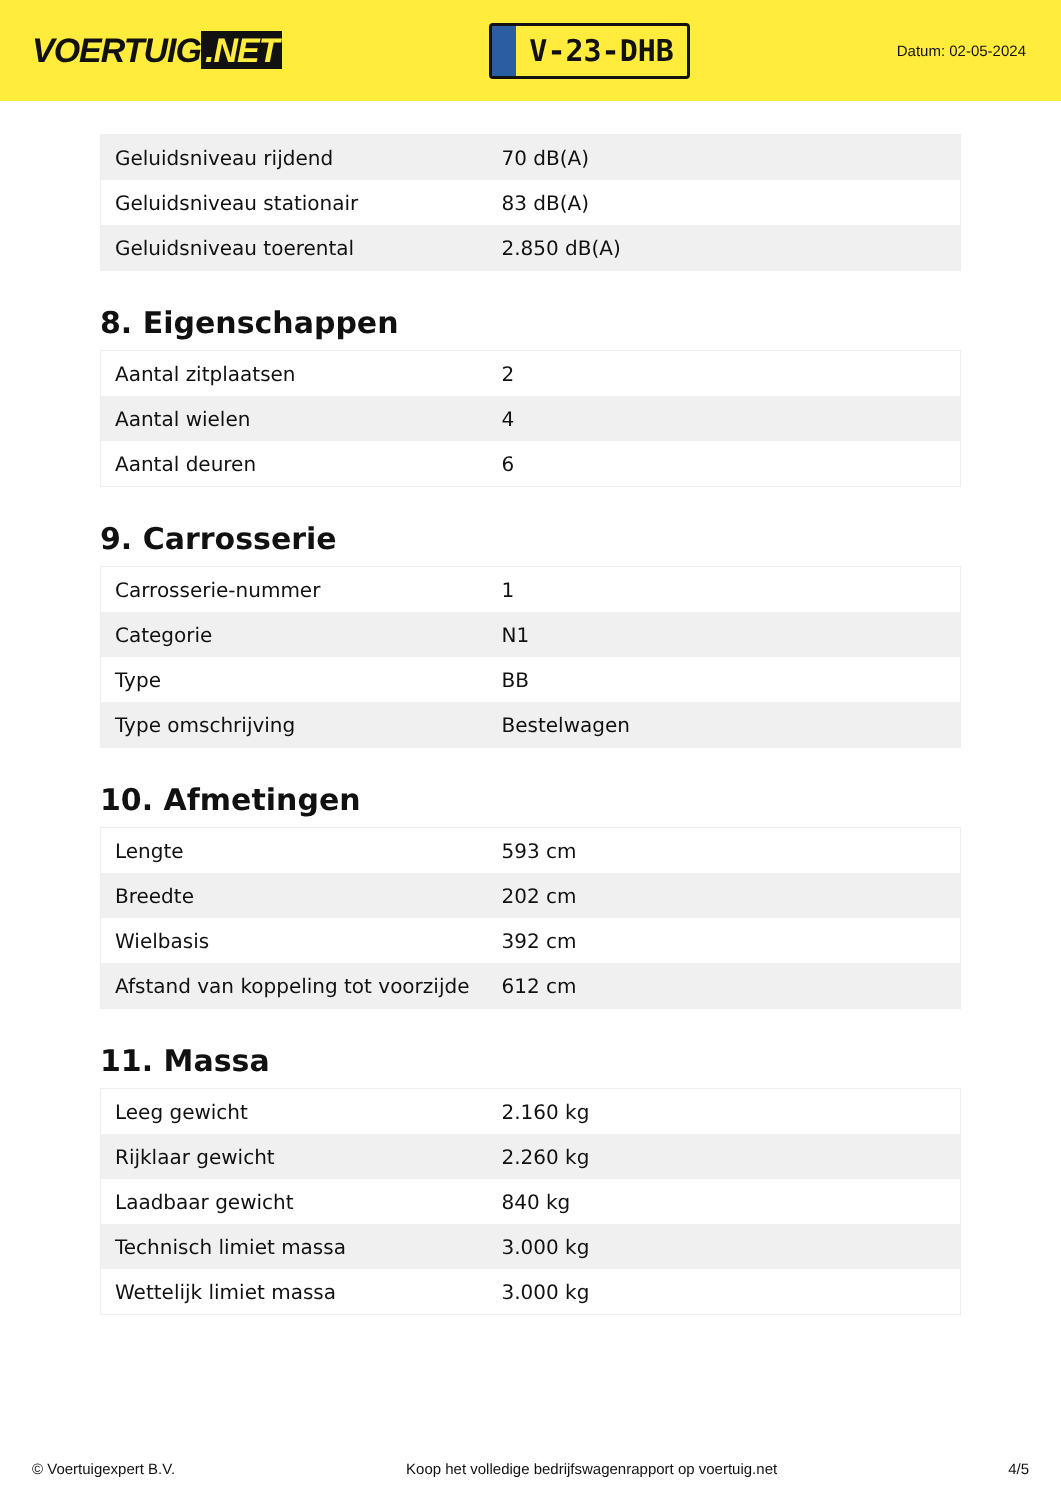VOERTUIG.NET
V-23-DHB
Datum: 02-05-2024
| Geluidsniveau rijdend | 70 dB(A) |
| Geluidsniveau stationair | 83 dB(A) |
| Geluidsniveau toerental | 2.850 dB(A) |
8. Eigenschappen
| Aantal zitplaatsen | 2 |
| Aantal wielen | 4 |
| Aantal deuren | 6 |
9. Carrosserie
| Carrosserie-nummer | 1 |
| Categorie | N1 |
| Type | BB |
| Type omschrijving | Bestelwagen |
10. Afmetingen
| Lengte | 593 cm |
| Breedte | 202 cm |
| Wielbasis | 392 cm |
| Afstand van koppeling tot voorzijde | 612 cm |
11. Massa
| Leeg gewicht | 2.160 kg |
| Rijklaar gewicht | 2.260 kg |
| Laadbaar gewicht | 840 kg |
| Technisch limiet massa | 3.000 kg |
| Wettelijk limiet massa | 3.000 kg |
© Voertuigexpert B.V. Koop het volledige bedrijfswagenrapport op voertuig.net 4/5